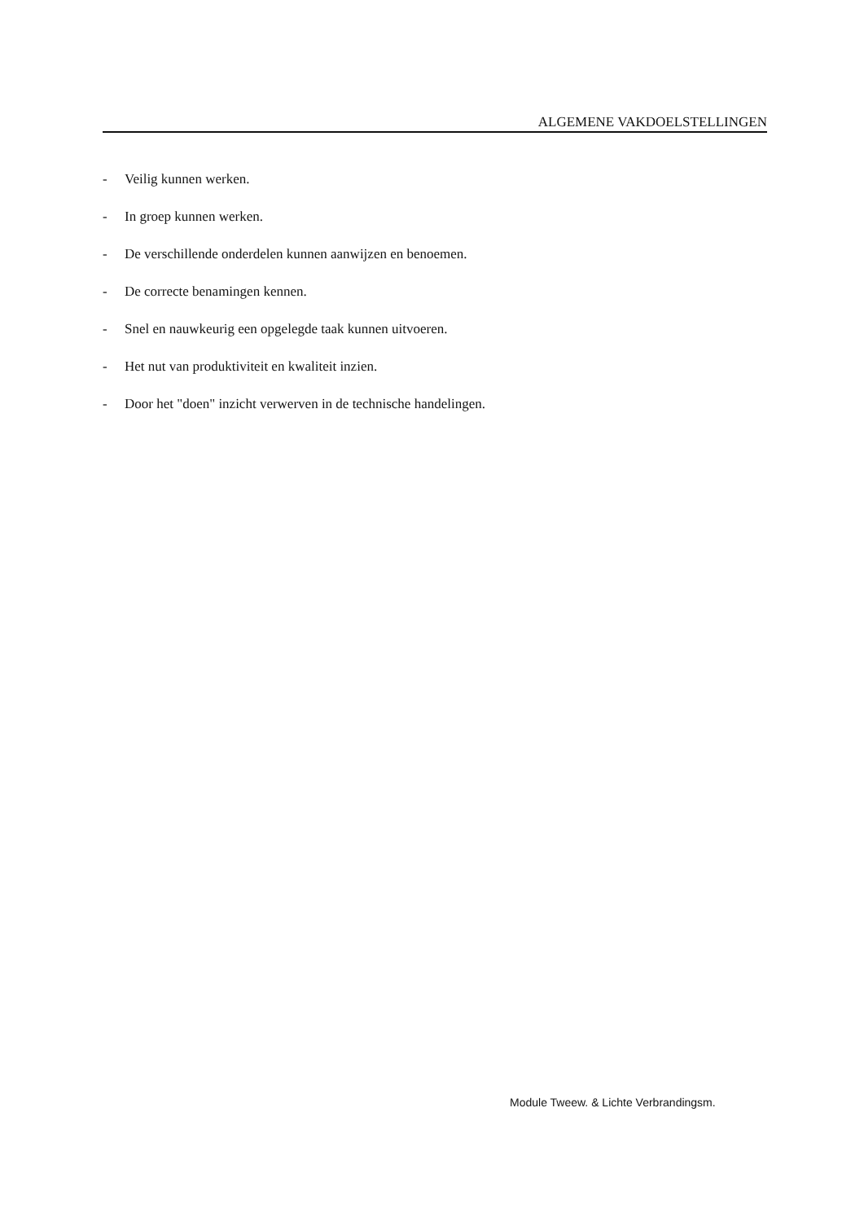ALGEMENE VAKDOELSTELLINGEN
- Veilig kunnen werken.
- In groep kunnen werken.
- De verschillende onderdelen kunnen aanwijzen en benoemen.
- De correcte benamingen kennen.
- Snel en nauwkeurig een opgelegde taak kunnen uitvoeren.
- Het nut van produktiviteit en kwaliteit inzien.
- Door het "doen" inzicht verwerven in de technische handelingen.
Module Tweew. & Lichte Verbrandingsm.